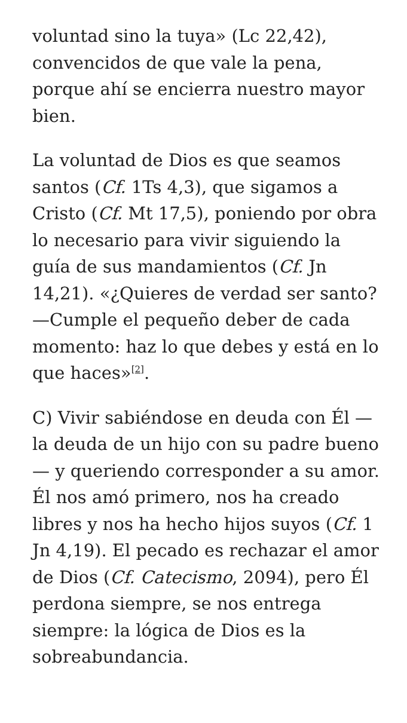voluntad sino la tuya» (Lc 22,42), convencidos de que vale la pena, porque ahí se encierra nuestro mayor bien.
La voluntad de Dios es que seamos santos (Cf. 1Ts 4,3), que sigamos a Cristo (Cf. Mt 17,5), poniendo por obra lo necesario para vivir siguiendo la guía de sus mandamientos (Cf. Jn 14,21). «¿Quieres de verdad ser santo? —Cumple el pequeño deber de cada momento: haz lo que debes y está en lo que haces»<sup>[2]</sup>.
C) Vivir sabiéndose en deuda con Él —la deuda de un hijo con su padre bueno— y queriendo corresponder a su amor. Él nos amó primero, nos ha creado libres y nos ha hecho hijos suyos (Cf. 1 Jn 4,19). El pecado es rechazar el amor de Dios (Cf. Catecismo, 2094), pero Él perdona siempre, se nos entrega siempre: la lógica de Dios es la sobreabundancia.